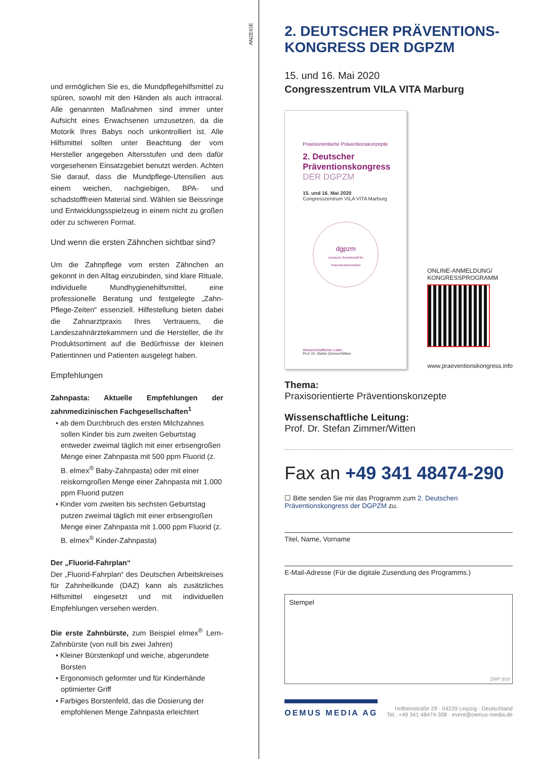ANZEIGE
und ermöglichen Sie es, die Mundpflegehilfsmittel zu spüren, sowohl mit den Händen als auch intraoral. Alle genannten Maßnahmen sind immer unter Aufsicht eines Erwachsenen umzusetzen, da die Motorik Ihres Babys noch unkontrolliert ist. Alle Hilfsmittel sollten unter Beachtung der vom Hersteller angegeben Altersstufen und dem dafür vorgesehenen Einsatzgebiet benutzt werden. Achten Sie darauf, dass die Mundpflege-Utensilien aus einem weichen, nachgiebigen, BPA- und schadstofffreien Material sind. Wählen sie Beissringe und Entwicklungsspielzeug in einem nicht zu großen oder zu schweren Format.
Und wenn die ersten Zähnchen sichtbar sind?
Um die Zahnpflege vom ersten Zähnchen an gekonnt in den Alltag einzubinden, sind klare Rituale, individuelle Mundhygienehilfsmittel, eine professionelle Beratung und festgelegte „Zahn-Pflege-Zeiten“ essenziell. Hilfestellung bieten dabei die Zahnarztpraxis Ihres Vertrauens, die Landeszahnärztekammern und die Hersteller, die ihr Produktsortiment auf die Bedürfnisse der kleinen Patientinnen und Patienten ausgelegt haben.
Empfehlungen
Zahnpasta: Aktuelle Empfehlungen der zahnmedizinischen Fachgesellschaften<sup>1</sup>
• ab dem Durchbruch des ersten Milchzahnes sollen Kinder bis zum zweiten Geburtstag entweder zweimal täglich mit einer erbsengroßen Menge einer Zahnpasta mit 500 ppm Fluorid (z. B. elmex<sup>®</sup> Baby-Zahnpasta) oder mit einer reiskorngroßen Menge einer Zahnpasta mit 1.000 ppm Fluorid putzen
• Kinder vom zweiten bis sechsten Geburtstag putzen zweimal täglich mit einer erbsengroßen Menge einer Zahnpasta mit 1.000 ppm Fluorid (z. B. elmex<sup>®</sup> Kinder-Zahnpasta)
Der „Fluorid-Fahrplan“
Der „Fluorid-Fahrplan“ des Deutschen Arbeitskreises für Zahnheilkunde (DAZ) kann als zusätzliches Hilfsmittel eingesetzt und mit individuellen Empfehlungen versehen werden.
Die erste Zahnbürste, zum Beispiel elmex<sup>®</sup> Lern-Zahnbürste (von null bis zwei Jahren)
• Kleiner Bürstenkopf und weiche, abgerundete Borsten
• Ergonomisch geformter und für Kinderhände optimierter Griff
• Farbiges Borstenfeld, das die Dosierung der empfohlenen Menge Zahnpasta erleichtert
2. DEUTSCHER PRÄVENTIONS-
KONGRESS DER DGPZM
15. und 16. Mai 2020
Congresszentrum VILA VITA Marburg
Praxisorientierte Präventionskonzepte
2. Deutscher
Präventionskongress
DER DGPZM
15. und 16. Mai 2020
Congresszentrum VILA VITA Marburg
dgpzm
Deutsche Gesellschaft für Präventivzahnmedizin
Wissenschaftlicher Leiter:
Prof. Dr. Stefan Zimmer/Witten
ONLINE-ANMELDUNG/
KONGRESSPROGRAMM
www.praeventionskongress.info
Thema:
Praxisorientierte Präventionskonzepte
Wissenschaftliche Leitung:
Prof. Dr. Stefan Zimmer/Witten
Fax an +49 341 48474-290
☐ Bitte senden Sie mir das Programm zum 2. Deutschen Präventionskongress der DGPZM zu.
Titel, Name, Vorname
E-Mail-Adresse (Für die digitale Zusendung des Programms.)
Stempel
ZWP 3/20
OEMUS MEDIA AG
Holbeinstraße 29 · 04229 Leipzig · Deutschland
Tel.: +49 341 48474-308 · event@oemus-media.de